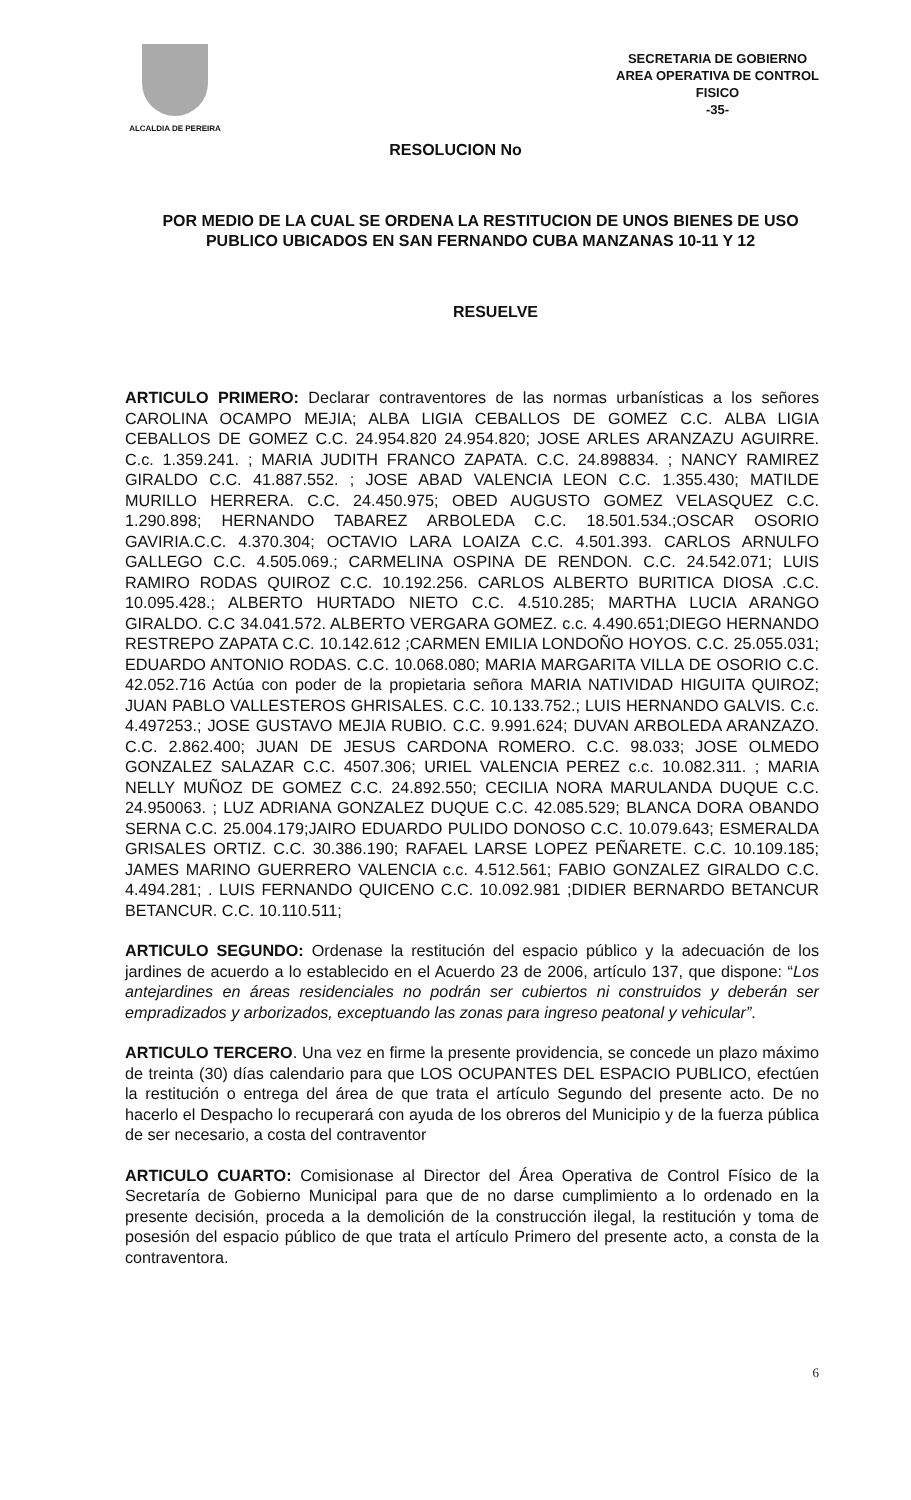ALCALDIA DE PEREIRA
SECRETARIA DE GOBIERNO
AREA OPERATIVA DE CONTROL
FISICO
-35-
RESOLUCION No
POR MEDIO DE LA CUAL SE ORDENA LA RESTITUCION DE UNOS BIENES DE USO PUBLICO UBICADOS EN SAN FERNANDO CUBA MANZANAS 10-11 Y 12
RESUELVE
ARTICULO PRIMERO: Declarar contraventores de las normas urbanísticas a los señores CAROLINA OCAMPO MEJIA; ALBA LIGIA CEBALLOS DE GOMEZ C.C. ALBA LIGIA CEBALLOS DE GOMEZ C.C. 24.954.820 24.954.820; JOSE ARLES ARANZAZU AGUIRRE. C.c. 1.359.241. ; MARIA JUDITH FRANCO ZAPATA. C.C. 24.898834. ; NANCY RAMIREZ GIRALDO C.C. 41.887.552. ; JOSE ABAD VALENCIA LEON C.C. 1.355.430; MATILDE MURILLO HERRERA. C.C. 24.450.975; OBED AUGUSTO GOMEZ VELASQUEZ C.C. 1.290.898; HERNANDO TABAREZ ARBOLEDA C.C. 18.501.534.;OSCAR OSORIO GAVIRIA.C.C. 4.370.304; OCTAVIO LARA LOAIZA C.C. 4.501.393. CARLOS ARNULFO GALLEGO C.C. 4.505.069.; CARMELINA OSPINA DE RENDON. C.C. 24.542.071; LUIS RAMIRO RODAS QUIROZ C.C. 10.192.256. CARLOS ALBERTO BURITICA DIOSA .C.C. 10.095.428.; ALBERTO HURTADO NIETO C.C. 4.510.285; MARTHA LUCIA ARANGO GIRALDO. C.C 34.041.572. ALBERTO VERGARA GOMEZ. c.c. 4.490.651;DIEGO HERNANDO RESTREPO ZAPATA C.C. 10.142.612 ;CARMEN EMILIA LONDOÑO HOYOS. C.C. 25.055.031; EDUARDO ANTONIO RODAS. C.C. 10.068.080; MARIA MARGARITA VILLA DE OSORIO C.C. 42.052.716 Actúa con poder de la propietaria señora MARIA NATIVIDAD HIGUITA QUIROZ; JUAN PABLO VALLESTEROS GHRISALES. C.C. 10.133.752.; LUIS HERNANDO GALVIS. C.c. 4.497253.; JOSE GUSTAVO MEJIA RUBIO. C.C. 9.991.624; DUVAN ARBOLEDA ARANZAZO. C.C. 2.862.400; JUAN DE JESUS CARDONA ROMERO. C.C. 98.033; JOSE OLMEDO GONZALEZ SALAZAR C.C. 4507.306; URIEL VALENCIA PEREZ c.c. 10.082.311. ; MARIA NELLY MUÑOZ DE GOMEZ C.C. 24.892.550; CECILIA NORA MARULANDA DUQUE C.C. 24.950063. ; LUZ ADRIANA GONZALEZ DUQUE C.C. 42.085.529; BLANCA DORA OBANDO SERNA C.C. 25.004.179;JAIRO EDUARDO PULIDO DONOSO C.C. 10.079.643; ESMERALDA GRISALES ORTIZ. C.C. 30.386.190; RAFAEL LARSE LOPEZ PEÑARETE. C.C. 10.109.185; JAMES MARINO GUERRERO VALENCIA c.c. 4.512.561; FABIO GONZALEZ GIRALDO C.C. 4.494.281; . LUIS FERNANDO QUICENO C.C. 10.092.981 ;DIDIER BERNARDO BETANCUR BETANCUR. C.C. 10.110.511;
ARTICULO SEGUNDO: Ordenase la restitución del espacio público y la adecuación de los jardines de acuerdo a lo establecido en el Acuerdo 23 de 2006, artículo 137, que dispone: “Los antejardines en áreas residenciales no podrán ser cubiertos ni construidos y deberán ser empradizados y arborizados, exceptuando las zonas para ingreso peatonal y vehicular”.
ARTICULO TERCERO. Una vez en firme la presente providencia, se concede un plazo máximo de treinta (30) días calendario para que LOS OCUPANTES DEL ESPACIO PUBLICO, efectúen la restitución o entrega del área de que trata el artículo Segundo del presente acto. De no hacerlo el Despacho lo recuperará con ayuda de los obreros del Municipio y de la fuerza pública de ser necesario, a costa del contraventor
ARTICULO CUARTO: Comisionase al Director del Área Operativa de Control Físico de la Secretaría de Gobierno Municipal para que de no darse cumplimiento a lo ordenado en la presente decisión, proceda a la demolición de la construcción ilegal, la restitución y toma de posesión del espacio público de que trata el artículo Primero del presente acto, a consta de la contraventora.
6